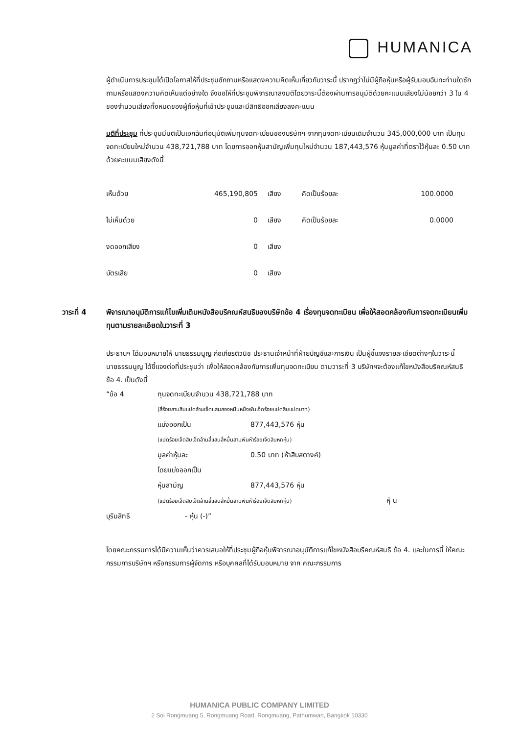HUMANICA
ผู้ดำเนินการประชุมได้เปิดโอกาสให้ที่ประชุมซักถามหรือแสดงความคิดเห็นเกี่ยวกับวาระนี้ ปรากฏว่าไม่มีผู้ถือหุ้นหรือผู้รับมอบฉันทะท่านใดซักถามหรือแสดงความคิดเห็นแต่อย่างใด จึงขอให้ที่ประชุมพิจารณาลงมติโดยวาระนี้ต้องผ่านการอนุมัติด้วยคะแนนเสียงไม่น้อยกว่า 3 ใน 4 ของจำนวนเสียงทั้งหมดของผู้ถือหุ้นที่เข้าประชุมและมีสิทธิออกเสียงลงคะแนน
มติที่ประชุม ที่ประชุมมีมติเป็นเอกฉันท์อนุมัติเพิ่มทุนจดทะเบียนของบริษัทฯ จากทุนจดทะเบียนเดิมจำนวน 345,000,000 บาท เป็นทุนจดทะเบียนใหม่จำนวน 438,721,788 บาท โดยการออกหุ้นสามัญเพิ่มทุนใหม่จำนวน 187,443,576 หุ้นมูลค่าที่ตราไว้หุ้นละ 0.50 บาท ด้วยคะแนนเสียงดังนี้
| เห็นด้วย | 465,190,805 | เสียง | คิดเป็นร้อยละ | 100.0000 |
| ไม่เห็นด้วย | 0 | เสียง | คิดเป็นร้อยละ | 0.0000 |
| งดออกเสียง | 0 | เสียง | | |
| บัตรเสีย | 0 | เสียง | | |
วาระที่ 4 พิจารณาอนุมัติการแก้ไขเพิ่มเติมหนังสือบริคณห์สนธิของบริษัทข้อ 4 เรื่องทุนจดทะเบียน เพื่อให้สอดคล้องกับการจดทะเบียนเพิ่มทุนตามรายละเอียดในวาระที่ 3
ประธานฯ ได้มอบหมายให้ นายธรรมนูญ ก่อเกียรติวนิช ประธานเจ้าหน้าที่ฝ่ายบัญชีและการเงิน เป็นผู้ชี้แจงรายละเอียดต่างๆในวาระนี้
นายธรรมนูญ ได้ชี้แจงต่อที่ประชุมว่า เพื่อให้สอดคล้องกับการเพิ่มทุนจดทะเบียน ตามวาระที่ 3 บริษัทฯจะต้องแก้ไขหนังสือบริคณห์สนธิ ข้อ 4. เป็นดังนี้
| “ข้อ 4 | ทุนจดทะเบียนจำนวน 438,721,788 บาท | |
| | (สี่ร้อยสามสิบแปดล้านเจ็ดแสนสองหมื่นหนึ่งพันเจ็ดร้อยแปดสิบแปดบาท) | |
| | แบ่งออกเป็น | 877,443,576 หุ้น |
| | (แปดร้อยเจ็ดสิบเจ็ดล้านสี่แสนสี่หมื่นสามพันห้าร้อยเจ็ดสิบหกหุ้น) | |
| | มูลค่าหุ้นละ | 0.50 บาท (ห้าสิบสตางค์) |
| | โดยแบ่งออกเป็น | |
| | หุ้นสามัญ | 877,443,576 หุ้น |
| | (แปดร้อยเจ็ดสิบเจ็ดล้านสี่แสนสี่หมื่นสามพันห้าร้อยเจ็ดสิบหกหุ้น) หุ้ น | |
| บุริมสิทธิ | - หุ้น (-)” | |
โดยคณะกรรมการได้มีความเห็นว่าควรเสนอให้ที่ประชุมผู้ถือหุ้นพิจารณาอนุมัติการแก้ไขหนังสือบริคณห์สนธิ ข้อ 4. และในการนี้ ให้คณะกรรมการบริษัทฯ หรือกรรมการผู้จัดการ หรือบุคคลที่ได้รับมอบหมาย จาก คณะกรรมการ
HUMANICA PUBLIC COMPANY LIMITED
2 Soi Rongmuang 5, Rongmuang Road, Rongmuang, Pathumwan, Bangkok 10330